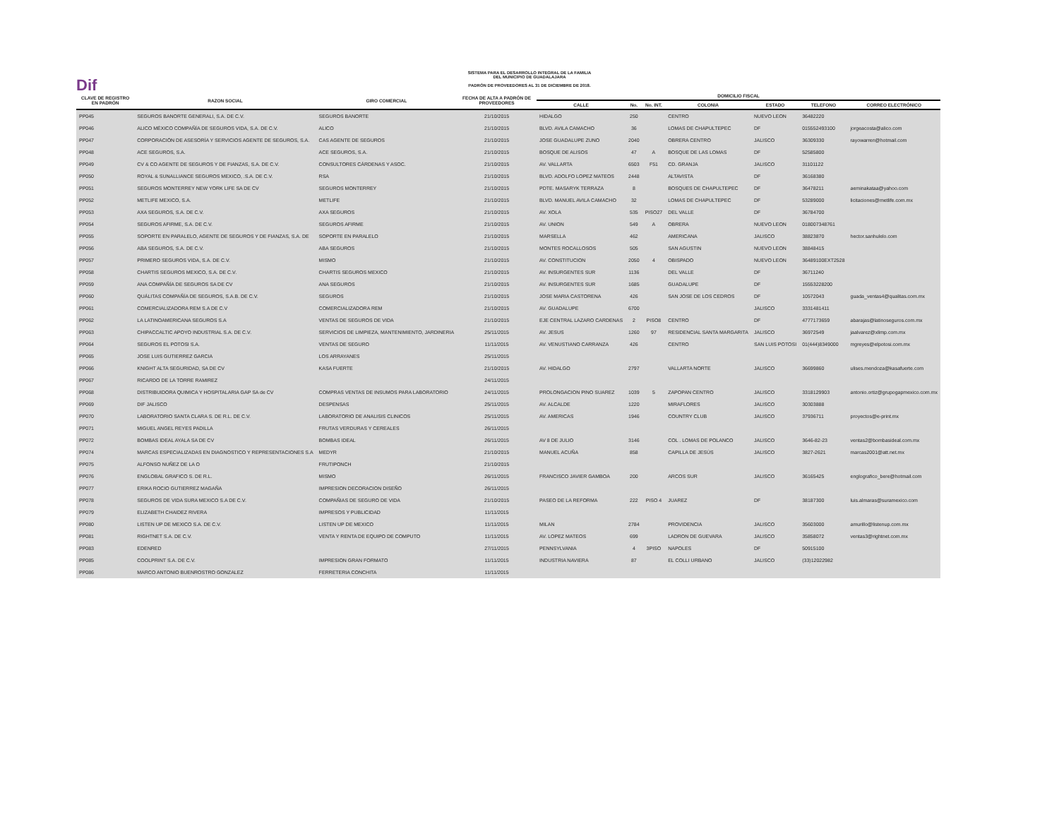Dif
SISTEMA PARA EL DESARROLLO INTEGRAL DE LA FAMILIA
DEL MUNICIPIO DE GUADALAJARA
PADRÓN DE PROVEEDORES AL 31 DE DICIEMBRE DE 2018.
| CLAVE DE REGISTRO EN PADRÓN | RAZON SOCIAL | GIRO COMERCIAL | FECHA DE ALTA A PADRÓN DE PROVEEDORES | DOMICILIO FISCAL | | | | | | |
| --- | --- | --- | --- | --- | --- | --- | --- | --- | --- | --- |
| | | | | CALLE | No. | No. INT. | COLONIA | ESTADO | TELEFONO | CORREO ELECTRÓNICO |
| PP045 | SEGUROS BANORTE GENERALI, S.A. DE C.V. | SEGUROS BANORTE | 21/10/2015 | HIDALGO | 250 | | CENTRO | NUEVO LEON | 36482220 | |
| PP046 | ALICO MÉXICO COMPAÑÍA DE SEGUROS VIDA, S.A. DE C.V. | ALICO | 21/10/2015 | BLVD. AVILA CAMACHO | 36 | | LOMAS DE CHAPULTEPEC | DF | 015552493100 | jorgeacosta@alico.com |
| PP047 | CORPORACIÓN DE ASESORÍA Y SERVICIOS AGENTE DE SEGUROS, S.A. | CAS AGENTE DE SEGUROS | 21/10/2015 | JOSE GUADALUPE ZUNO | 2040 | | OBRERA CENTRO | JALISCO | 36309330 | rayowarren@hotmail.com |
| PP048 | ACE SEGUROS, S.A. | ACE SEGUROS, S.A. | 21/10/2015 | BOSQUE DE ALISOS | 47 | A | BOSQUE DE LAS LOMAS | DF | 52585800 | |
| PP049 | CV & CO AGENTE DE SEGUROS Y DE FIANZAS, S.A. DE C.V. | CONSULTORES CÁRDENAS Y ASOC. | 21/10/2015 | AV. VALLARTA | 6503 | F51 | CD. GRANJA | JALISCO | 31101122 | |
| PP050 | ROYAL & SUNALLIANCE SEGUROS MEXICO, .S.A. DE C.V. | RSA | 21/10/2015 | BLVD. ADOLFO LOPEZ MATEOS | 2448 | | ALTAVISTA | DF | 36168380 | |
| PP051 | SEGUROS MONTERREY NEW YORK LIFE SA DE CV | SEGUROS MONTERREY | 21/10/2015 | PDTE. MASARYK TERRAZA | 8 | | BOSQUES DE CHAPULTEPEC | DF | 36478211 | aeminakataa@yahoo.com |
| PP052 | METLIFE MEXICO, S.A. | METLIFE | 21/10/2015 | BLVD. MANUEL AVILA CAMACHO | 32 | | LOMAS DE CHAPULTEPEC | DF | 53289000 | licitaciones@metlife.com.mx |
| PP053 | AXA SEGUROS, S.A. DE C.V. | AXA SEGUROS | 21/10/2015 | AV. XOLA | 535 | PISO27 | DEL VALLE | DF | 36784700 | |
| PP054 | SEGUROS AFIRME, S.A. DE C.V. | SEGUROS AFIRME | 21/10/2015 | AV. UNION | 549 | A | OBRERA | NUEVO LEON | 018007348761 | |
| PP055 | SOPORTE EN PARALELO, AGENTE DE SEGUROS Y DE FIANZAS, S.A. DE | SOPORTE EN PARALELO | 21/10/2015 | MARSELLA | 462 | | AMERICANA | JALISCO | 38823870 | hector.sanhulelo.com |
| PP056 | ABA SEGUROS, S.A. DE C.V. | ABA SEGUROS | 21/10/2015 | MONTES ROCALLOSOS | 505 | | SAN AGUSTIN | NUEVO LEON | 38848415 | |
| PP057 | PRIMERO SEGUROS VIDA, S.A. DE C.V. | MISMO | 21/10/2015 | AV. CONSTITUCION | 2050 | 4 | OBISPADO | NUEVO LEON | 36489100EXT2528 | |
| PP058 | CHARTIS SEGUROS MEXICO, S.A. DE C.V. | CHARTIS SEGUROS MEXICO | 21/10/2015 | AV. INSURGENTES SUR | 1136 | | DEL VALLE | DF | 36711240 | |
| PP059 | ANA COMPAÑÍA DE SEGUROS SA DE CV | ANA SEGUROS | 21/10/2015 | AV. INSURGENTES SUR | 1685 | | GUADALUPE | DF | 15553228200 | |
| PP060 | QUÁLITAS COMPAÑÍA DE SEGUROS, S.A.B. DE C.V. | SEGUROS | 21/10/2015 | JOSE MARIA CASTORENA | 426 | | SAN JOSE DE LOS CEDROS | DF | 10572043 | guada_ventas4@qualitas.com.mx |
| PP061 | COMERCIALIZADORA REM S.A DE C.V | COMERCIALIZADORA REM | 21/10/2015 | AV. GUADALUPE | 6700 | | | JALISCO | 3331481411 | |
| PP062 | LA LATINOAMERICANA SEGUROS S.A | VENTAS DE SEGUROS DE VIDA | 21/10/2015 | EJE CENTRAL LAZARO CARDENAS | 2 | PISO8 | CENTRO | DF | 4777173659 | abarajas@latinoseguros.com.mx |
| PP063 | CHIPACCALTIC APOYO INDUSTRIAL S.A. DE C.V. | SERVICIOS DE LIMPIEZA, MANTENIMIENTO, JARDINERIA | 25/11/2015 | AV. JESUS | 1260 | 97 | RESIDENCIAL SANTA MARGARITA | JALISCO | 36972549 | jaalvarez@xlimp.com.mx |
| PP064 | SEGUROS EL POTOSI S.A. | VENTAS DE SEGURO | 11/11/2015 | AV. VENUSTIANO CARRANZA | 426 | | CENTRO | SAN LUIS POTOSI | 01(444)8349000 | mgreyes@elpotosi.com.mx |
| PP065 | JOSE LUIS GUTIERREZ GARCIA | LOS ARRAYANES | 25/11/2015 | | | | | | | |
| PP066 | KNIGHT ALTA SEGURIDAD, SA DE CV | KASA FUERTE | 21/10/2015 | AV. HIDALGO | 2797 | | VALLARTA NORTE | JALISCO | 36699860 | ulises.mendoza@kasafuerte.com |
| PP067 | RICARDO DE LA TORRE RAMIREZ | | 24/11/2015 | | | | | | | |
| PP068 | DISTRIBUIDORA QUIMICA Y HOSPITALARIA GAP SA de CV | COMPRAS VENTAS DE INSUMOS PARA LABORATORIO | 24/11/2015 | PROLONGACION PINO SUAREZ | 1039 | 5 | ZAPOPAN CENTRO | JALISCO | 3318129903 | antonio.ortiz@grupogapmexico.com.mx |
| PP069 | DIF JALISCO | DESPENSAS | 25/11/2015 | AV. ALCALDE | 1220 | | MIRAFLORES | JALISCO | 30303888 | |
| PP070 | LABORATORIO SANTA CLARA S. DE R.L. DE C.V. | LABORATORIO DE ANALISIS CLINICOS | 25/11/2015 | AV. AMERICAS | 1946 | | COUNTRY CLUB | JALISCO | 37936711 | proyectos@e-print.mx |
| PP071 | MIGUEL ANGEL REYES PADILLA | FRUTAS VERDURAS Y CEREALES | 26/11/2015 | | | | | | | |
| PP072 | BOMBAS IDEAL AYALA SA DE CV | BOMBAS IDEAL | 26/11/2015 | AV 8 DE JULIO | 3146 | | COL . LOMAS DE POLANCO | JALISCO | 3646-82-23 | ventas2@bombasideal.com.mx |
| PP074 | MARCAS ESPECIALIZADAS EN DIAGNOSTICO Y REPRESENTACIONES S.A | MEDYR | 21/10/2015 | MANUEL ACUÑA | 858 | | CAPILLA DE JESÚS | JALISCO | 3827-2621 | marcas2001@att.net.mx |
| PP075 | ALFONSO NUÑEZ DE LA O | FRUTIPONCH | 21/10/2015 | | | | | | | |
| PP076 | ENGLOBAL GRAFICO S. DE R.L. | MISMO | 26/11/2015 | FRANCISCO JAVIER GAMBOA | 200 | | ARCOS SUR | JALISCO | 36165425 | englografico_bere@hotmail.com |
| PP077 | ERIKA ROCIO GUTIERREZ MAGAÑA | IMPRESION DECORACION DISEÑO | 26/11/2015 | | | | | | | |
| PP078 | SEGUROS DE VIDA SURA MEXICO S.A DE C.V. | COMPAÑIAS DE SEGURO DE VIDA | 21/10/2015 | PASEO DE LA REFORMA | 222 | PISO 4 | JUAREZ | DF | 38187300 | luis.almaras@suramexico.com |
| PP079 | ELIZABETH CHAIDEZ RIVERA | IMPRESOS Y PUBLICIDAD | 11/11/2015 | | | | | | | |
| PP080 | LISTEN UP DE MEXICO S.A. DE C.V. | LISTEN UP DE MEXICO | 11/11/2015 | MILAN | 2784 | | PROVIDENCIA | JALISCO | 35603000 | amurillo@listenup.com.mx |
| PP081 | RIGHTNET S.A. DE C.V. | VENTA Y RENTA DE EQUIPO DE COMPUTO | 11/11/2015 | AV. LOPEZ MATEOS | 699 | | LADRON DE GUEVARA | JALISCO | 35858072 | ventas3@rightnet.com.mx |
| PP083 | EDENRED | | 27/11/2015 | PENNSYLVANIA | 4 | 3PISO | NAPOLES | DF | 50915100 | |
| PP085 | COOLPRINT S.A. DE C.V. | IMPRESION GRAN FORMATO | 11/11/2015 | INDUSTRIA NAVIERA | 87 | | EL COLLI URBANO | JALISCO | (33)12022982 | |
| PP086 | MARCO ANTONIO BUENROSTRO GONZALEZ | FERRETERIA CONCHITA | 11/11/2015 | | | | | | | |